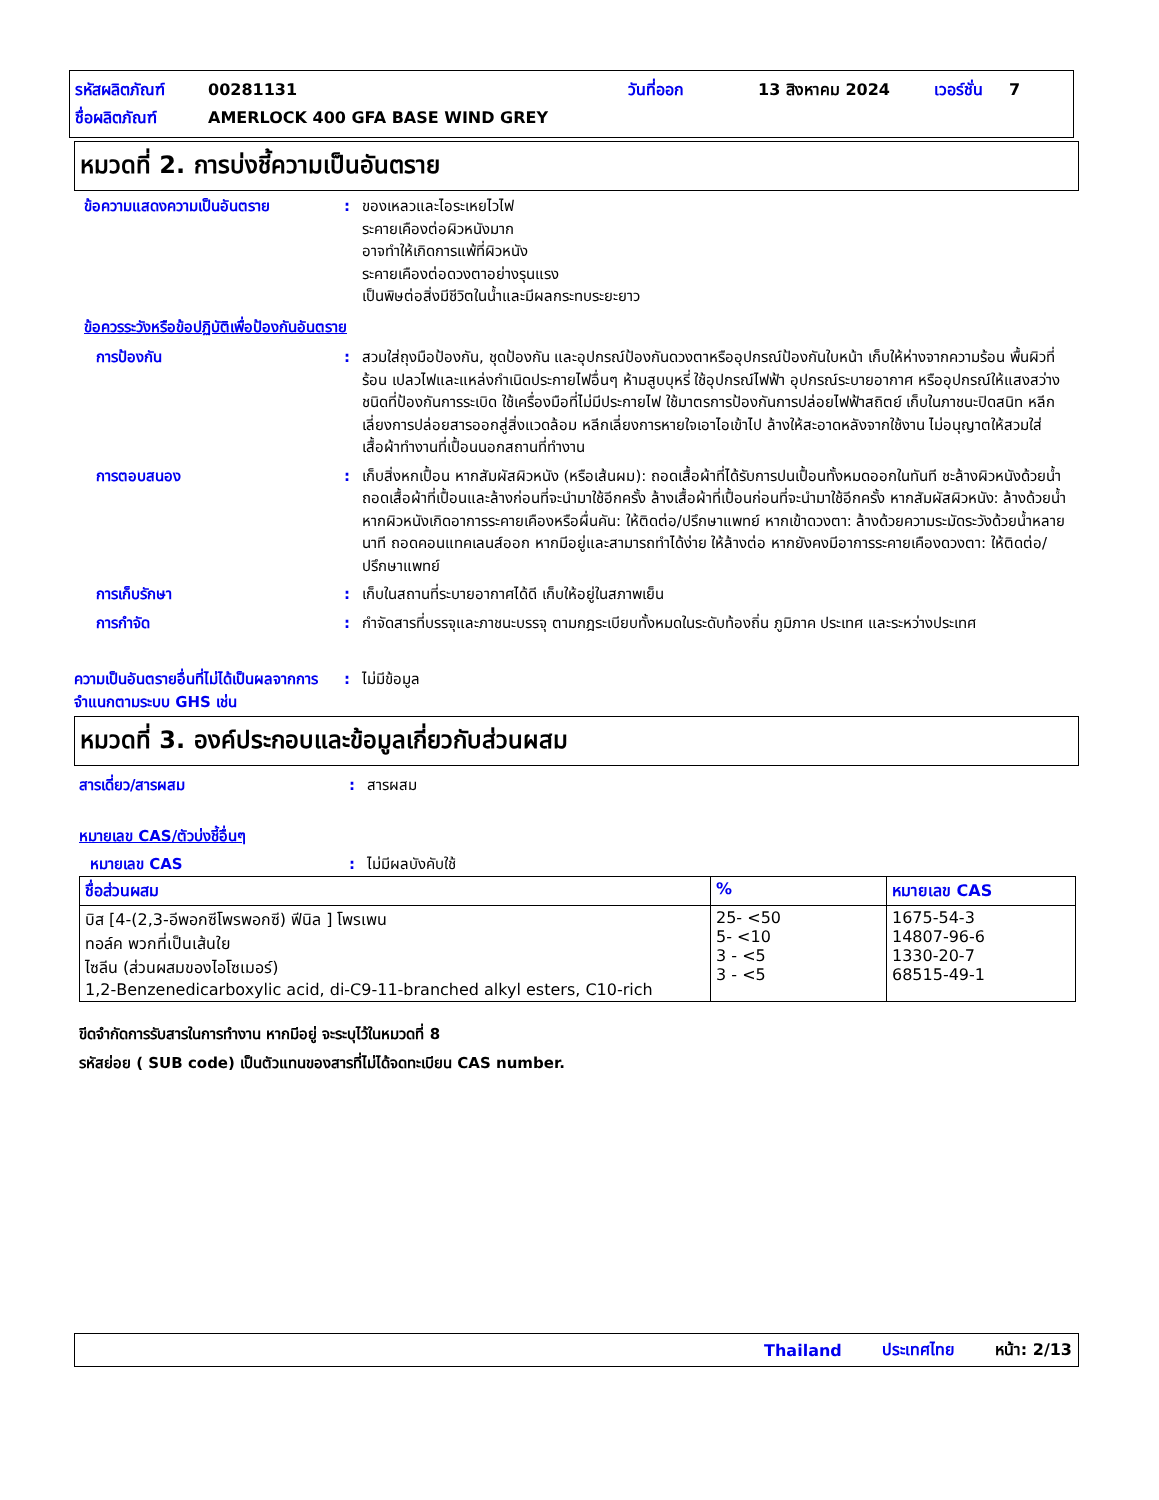รหัสผลิตภัณฑ์ 00281131 วันที่ออก 13 สิงหาคม 2024 เวอร์ชั่น 7
ชื่อผลิตภัณฑ์ AMERLOCK 400 GFA BASE WIND GREY
หมวดที่ 2. การบ่งชี้ความเป็นอันตราย
ข้อความแสดงความเป็นอันตราย: ของเหลวและไอระเหยไวไฟ
ระคายเคืองต่อผิวหนังมาก
อาจทำให้เกิดการแพ้ที่ผิวหนัง
ระคายเคืองต่อดวงตาอย่างรุนแรง
เป็นพิษต่อสิ่งมีชีวิตในน้ำและมีผลกระทบระยะยาว
ข้อควรระวังหรือข้อปฏิบัติเพื่อป้องกันอันตราย
การป้องกัน: สวมใส่ถุงมือป้องกัน, ชุดป้องกัน และอุปกรณ์ป้องกันดวงตาหรืออุปกรณ์ป้องกันใบหน้า เก็บให้ห่างจากความร้อน พื้นผิวที่ร้อน เปลวไฟและแหล่งกำเนิดประกายไฟอื่นๆ ห้ามสูบบุหรี่ ใช้อุปกรณ์ไฟฟ้า อุปกรณ์ระบายอากาศ หรืออุปกรณ์ให้แสงสว่างชนิดที่ป้องกันการระเบิด ใช้เครื่องมือที่ไม่มีประกายไฟ ใช้มาตรการป้องกันการปล่อยไฟฟ้าสถิตย์ เก็บในภาชนะปิดสนิท หลีกเลี่ยงการปล่อยสารออกสู่สิ่งแวดล้อม หลีกเลี่ยงการหายใจเอาไอเข้าไป ล้างให้สะอาดหลังจากใช้งาน ไม่อนุญาตให้สวมใส่เสื้อผ้าทำงานที่เปื้อนนอกสถานที่ทำงาน
การตอบสนอง: เก็บสิ่งหกเปื้อน หากสัมผัสผิวหนัง (หรือเส้นผม): ถอดเสื้อผ้าที่ได้รับการปนเปื้อนทั้งหมดออกในทันที ชะล้างผิวหนังด้วยน้ำ ถอดเสื้อผ้าที่เปื้อนและล้างก่อนที่จะนำมาใช้อีกครั้ง ล้างเสื้อผ้าที่เปื้อนก่อนที่จะนำมาใช้อีกครั้ง หากสัมผัสผิวหนัง: ล้างด้วยน้ำ หากผิวหนังเกิดอาการระคายเคืองหรือผื่นคัน: ให้ติดต่อ/ปรึกษาแพทย์ หากเข้าดวงตา: ล้างด้วยความระมัดระวังด้วยน้ำหลายนาที ถอดคอนแทคเลนส์ออก หากมีอยู่และสามารถทำได้ง่าย ให้ล้างต่อ หากยังคงมีอาการระคายเคืองดวงตา: ให้ติดต่อ/ปรึกษาแพทย์
การเก็บรักษา: เก็บในสถานที่ระบายอากาศได้ดี เก็บให้อยู่ในสภาพเย็น
การกำจัด: กำจัดสารที่บรรจุและภาชนะบรรจุ ตามกฎระเบียบทั้งหมดในระดับท้องถิ่น ภูมิภาค ประเทศ และระหว่างประเทศ
ความเป็นอันตรายอื่นที่ไม่ได้เป็นผลจากการจำแนกตามระบบ GHS เช่น: ไม่มีข้อมูล
หมวดที่ 3. องค์ประกอบและข้อมูลเกี่ยวกับส่วนผสม
สารเดี่ยว/สารผสม: สารผสม
หมายเลข CAS/ตัวบ่งชี้อื่นๆ
หมายเลข CAS: ไม่มีผลบังคับใช้
| ชื่อส่วนผสม | % | หมายเลข CAS |
| --- | --- | --- |
| บิส [4-(2,3-อีพอกซีโพรพอกซี) ฟีนิล ] โพรเพน ทอล์ค พวกที่เป็นเส้นใย ไซลีน (ส่วนผสมของไอโซเมอร์) 1,2-Benzenedicarboxylic acid, di-C9-11-branched alkyl esters, C10-rich | 25- <50 5- <10 3 - <5 3 - <5 | 1675-54-3 14807-96-6 1330-20-7 68515-49-1 |
ขีดจำกัดการรับสารในการทำงาน หากมีอยู่ จะระบุไว้ในหมวดที่ 8
รหัสย่อย ( SUB code) เป็นตัวแทนของสารที่ไม่ได้จดทะเบียน CAS number.
Thailand ประเทศไทย หน้า: 2/13